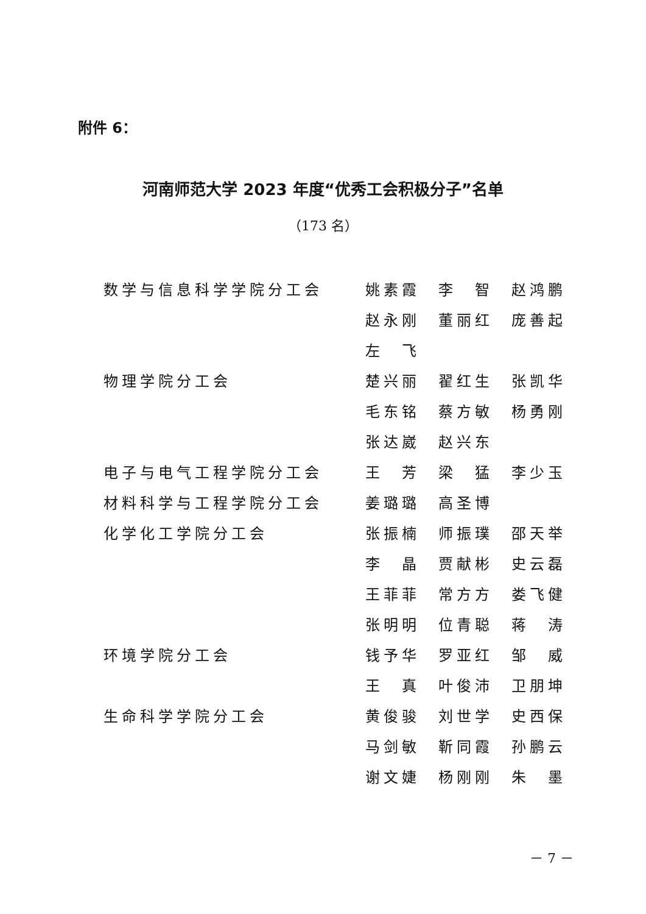附件 6：
河南师范大学 2023 年度“优秀工会积极分子”名单
（173 名）
| 数学与信息科学学院分工会 | 姚素霞 | 李 智 | 赵鸿鹏 |
| | 赵永刚 | 董丽红 | 庞善起 |
| | 左 飞 | | |
| 物理学院分工会 | 楚兴丽 | 翟红生 | 张凯华 |
| | 毛东铭 | 蔡方敏 | 杨勇刚 |
| | 张达崴 | 赵兴东 | |
| 电子与电气工程学院分工会 | 王 芳 | 梁 猛 | 李少玉 |
| 材料科学与工程学院分工会 | 姜璐璐 | 高圣博 | |
| 化学化工学院分工会 | 张振楠 | 师振璞 | 邵天举 |
| | 李 晶 | 贾献彬 | 史云磊 |
| | 王菲菲 | 常方方 | 娄飞健 |
| | 张明明 | 位青聪 | 蒋 涛 |
| 环境学院分工会 | 钱予华 | 罗亚红 | 邹 威 |
| | 王 真 | 叶俊沛 | 卫朋坤 |
| 生命科学学院分工会 | 黄俊骏 | 刘世学 | 史西保 |
| | 马剑敏 | 靳同霞 | 孙鹏云 |
| | 谢文婕 | 杨刚刚 | 朱 墨 |
－ 7 －